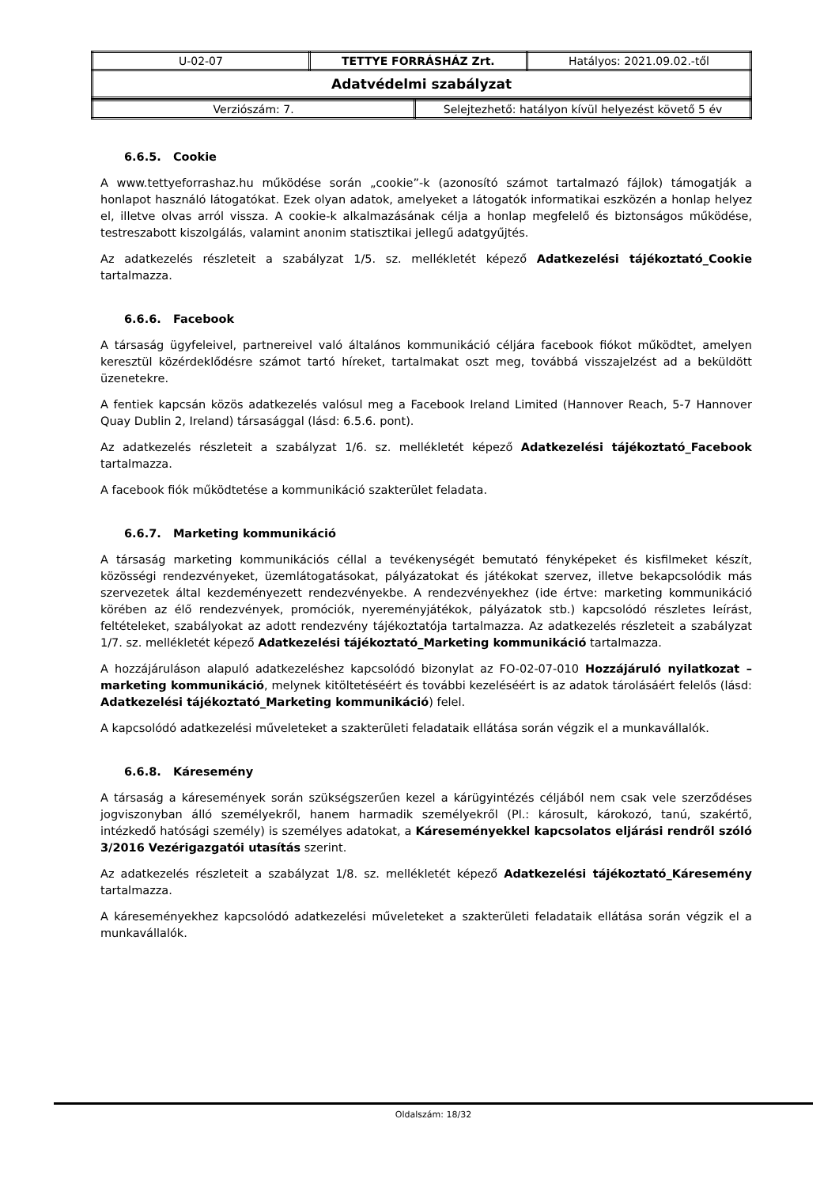| U-02-07 | TETTYE FORRÁSHÁZ Zrt. | Hatályos: 2021.09.02.-től |
| Adatvédelmi szabályzat | | |
| Verziószám: 7. | Selejtezhető: hatályon kívül helyezést követő 5 év |
6.6.5. Cookie
A www.tettyeforrashaz.hu működése során „cookie”-k (azonosító számot tartalmazó fájlok) támogatják a honlapot használó látogatókat. Ezek olyan adatok, amelyeket a látogatók informatikai eszközén a honlap helyez el, illetve olvas arról vissza. A cookie-k alkalmazásának célja a honlap megfelelő és biztonságos működése, testreszabott kiszolgálás, valamint anonim statisztikai jellegű adatgyűjtés.
Az adatkezelés részleteit a szabályzat 1/5. sz. mellékletét képező Adatkezelési tájékoztató_Cookie tartalmazza.
6.6.6. Facebook
A társaság ügyfeleivel, partnereivel való általános kommunikáció céljára facebook fiókot működtet, amelyen keresztül közérdeklődésre számot tartó híreket, tartalmakat oszt meg, továbbá visszajelzést ad a beküldött üzenetekre.
A fentiek kapcsán közös adatkezelés valósul meg a Facebook Ireland Limited (Hannover Reach, 5-7 Hannover Quay Dublin 2, Ireland) társasággal (lásd: 6.5.6. pont).
Az adatkezelés részleteit a szabályzat 1/6. sz. mellékletét képező Adatkezelési tájékoztató_Facebook tartalmazza.
A facebook fiók működtetése a kommunikáció szakterület feladata.
6.6.7. Marketing kommunikáció
A társaság marketing kommunikációs céllal a tevékenységét bemutató fényképeket és kisfilmeket készít, közösségi rendezvényeket, üzemlátogatásokat, pályázatokat és játékokat szervez, illetve bekapcsolódik más szervezetek által kezdeményezett rendezvényekbe. A rendezvényekhez (ide értve: marketing kommunikáció körében az élő rendezvények, promóciók, nyereményjátékok, pályázatok stb.) kapcsolódó részletes leírást, feltételeket, szabályokat az adott rendezvény tájékoztatója tartalmazza. Az adatkezelés részleteit a szabályzat 1/7. sz. mellékletét képező Adatkezelési tájékoztató_Marketing kommunikáció tartalmazza.
A hozzájáruláson alapuló adatkezeléshez kapcsolódó bizonylat az FO-02-07-010 Hozzájáruló nyilatkozat – marketing kommunikáció, melynek kitöltetéséért és további kezeléséért is az adatok tárolásáért felelős (lásd: Adatkezelési tájékoztató_Marketing kommunikáció) felel.
A kapcsolódó adatkezelési műveleteket a szakterületi feladataik ellátása során végzik el a munkavállalók.
6.6.8. Káresemény
A társaság a káresemények során szükségszerűen kezel a kárügyintézés céljából nem csak vele szerződéses jogviszonyban álló személyekről, hanem harmadik személyekről (Pl.: károsult, károkozó, tanú, szakértő, intézkedő hatósági személy) is személyes adatokat, a Káreseményekkel kapcsolatos eljárási rendről szóló 3/2016 Vezérigazgatói utasítás szerint.
Az adatkezelés részleteit a szabályzat 1/8. sz. mellékletét képező Adatkezelési tájékoztató_Káresemény tartalmazza.
A káreseményekhez kapcsolódó adatkezelési műveleteket a szakterületi feladataik ellátása során végzik el a munkavállalók.
Oldalszám: 18/32